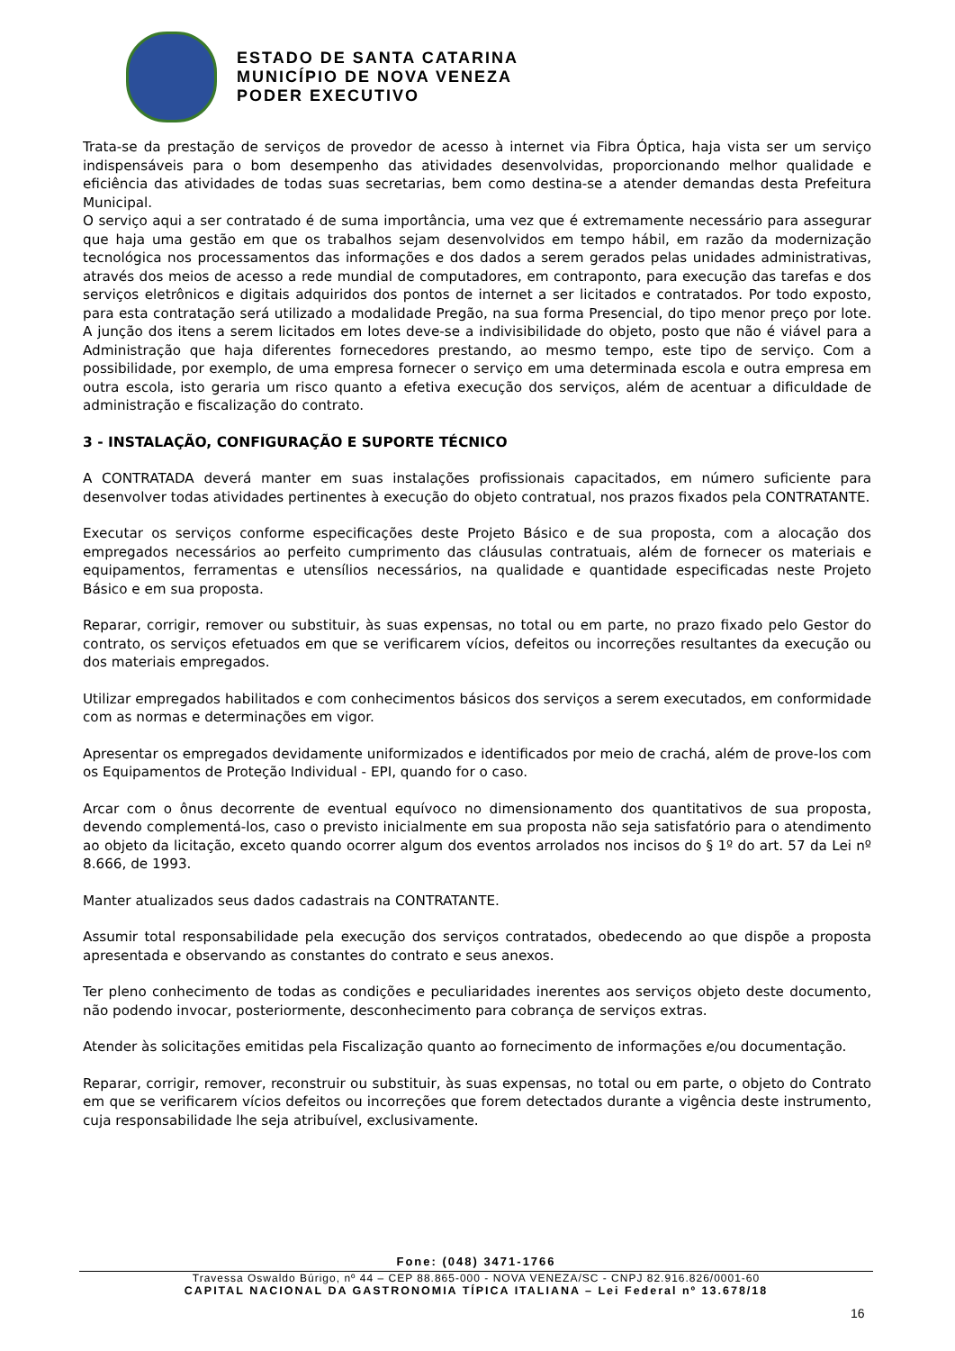ESTADO DE SANTA CATARINA
MUNICÍPIO DE NOVA VENEZA
PODER EXECUTIVO
Trata-se da prestação de serviços de provedor de acesso à internet via Fibra Óptica, haja vista ser um serviço indispensáveis para o bom desempenho das atividades desenvolvidas, proporcionando melhor qualidade e eficiência das atividades de todas suas secretarias, bem como destina-se a atender demandas desta Prefeitura Municipal.
O serviço aqui a ser contratado é de suma importância, uma vez que é extremamente necessário para assegurar que haja uma gestão em que os trabalhos sejam desenvolvidos em tempo hábil, em razão da modernização tecnológica nos processamentos das informações e dos dados a serem gerados pelas unidades administrativas, através dos meios de acesso a rede mundial de computadores, em contraponto, para execução das tarefas e dos serviços eletrônicos e digitais adquiridos dos pontos de internet a ser licitados e contratados. Por todo exposto, para esta contratação será utilizado a modalidade Pregão, na sua forma Presencial, do tipo menor preço por lote. A junção dos itens a serem licitados em lotes deve-se a indivisibilidade do objeto, posto que não é viável para a Administração que haja diferentes fornecedores prestando, ao mesmo tempo, este tipo de serviço. Com a possibilidade, por exemplo, de uma empresa fornecer o serviço em uma determinada escola e outra empresa em outra escola, isto geraria um risco quanto a efetiva execução dos serviços, além de acentuar a dificuldade de administração e fiscalização do contrato.
3 - INSTALAÇÃO, CONFIGURAÇÃO E SUPORTE TÉCNICO
A CONTRATADA deverá manter em suas instalações profissionais capacitados, em número suficiente para desenvolver todas atividades pertinentes à execução do objeto contratual, nos prazos fixados pela CONTRATANTE.
Executar os serviços conforme especificações deste Projeto Básico e de sua proposta, com a alocação dos empregados necessários ao perfeito cumprimento das cláusulas contratuais, além de fornecer os materiais e equipamentos, ferramentas e utensílios necessários, na qualidade e quantidade especificadas neste Projeto Básico e em sua proposta.
Reparar, corrigir, remover ou substituir, às suas expensas, no total ou em parte, no prazo fixado pelo Gestor do contrato, os serviços efetuados em que se verificarem vícios, defeitos ou incorreções resultantes da execução ou dos materiais empregados.
Utilizar empregados habilitados e com conhecimentos básicos dos serviços a serem executados, em conformidade com as normas e determinações em vigor.
Apresentar os empregados devidamente uniformizados e identificados por meio de crachá, além de prove-los com os Equipamentos de Proteção Individual - EPI, quando for o caso.
Arcar com o ônus decorrente de eventual equívoco no dimensionamento dos quantitativos de sua proposta, devendo complementá-los, caso o previsto inicialmente em sua proposta não seja satisfatório para o atendimento ao objeto da licitação, exceto quando ocorrer algum dos eventos arrolados nos incisos do § 1º do art. 57 da Lei nº 8.666, de 1993.
Manter atualizados seus dados cadastrais na CONTRATANTE.
Assumir total responsabilidade pela execução dos serviços contratados, obedecendo ao que dispõe a proposta apresentada e observando as constantes do contrato e seus anexos.
Ter pleno conhecimento de todas as condições e peculiaridades inerentes aos serviços objeto deste documento, não podendo invocar, posteriormente, desconhecimento para cobrança de serviços extras.
Atender às solicitações emitidas pela Fiscalização quanto ao fornecimento de informações e/ou documentação.
Reparar, corrigir, remover, reconstruir ou substituir, às suas expensas, no total ou em parte, o objeto do Contrato em que se verificarem vícios defeitos ou incorreções que forem detectados durante a vigência deste instrumento, cuja responsabilidade lhe seja atribuível, exclusivamente.
Fone: (048) 3471-1766
Travessa Oswaldo Búrigo, nº 44 – CEP 88.865-000 - NOVA VENEZA/SC - CNPJ 82.916.826/0001-60
CAPITAL NACIONAL DA GASTRONOMIA TÍPICA ITALIANA – Lei Federal nº 13.678/18
16